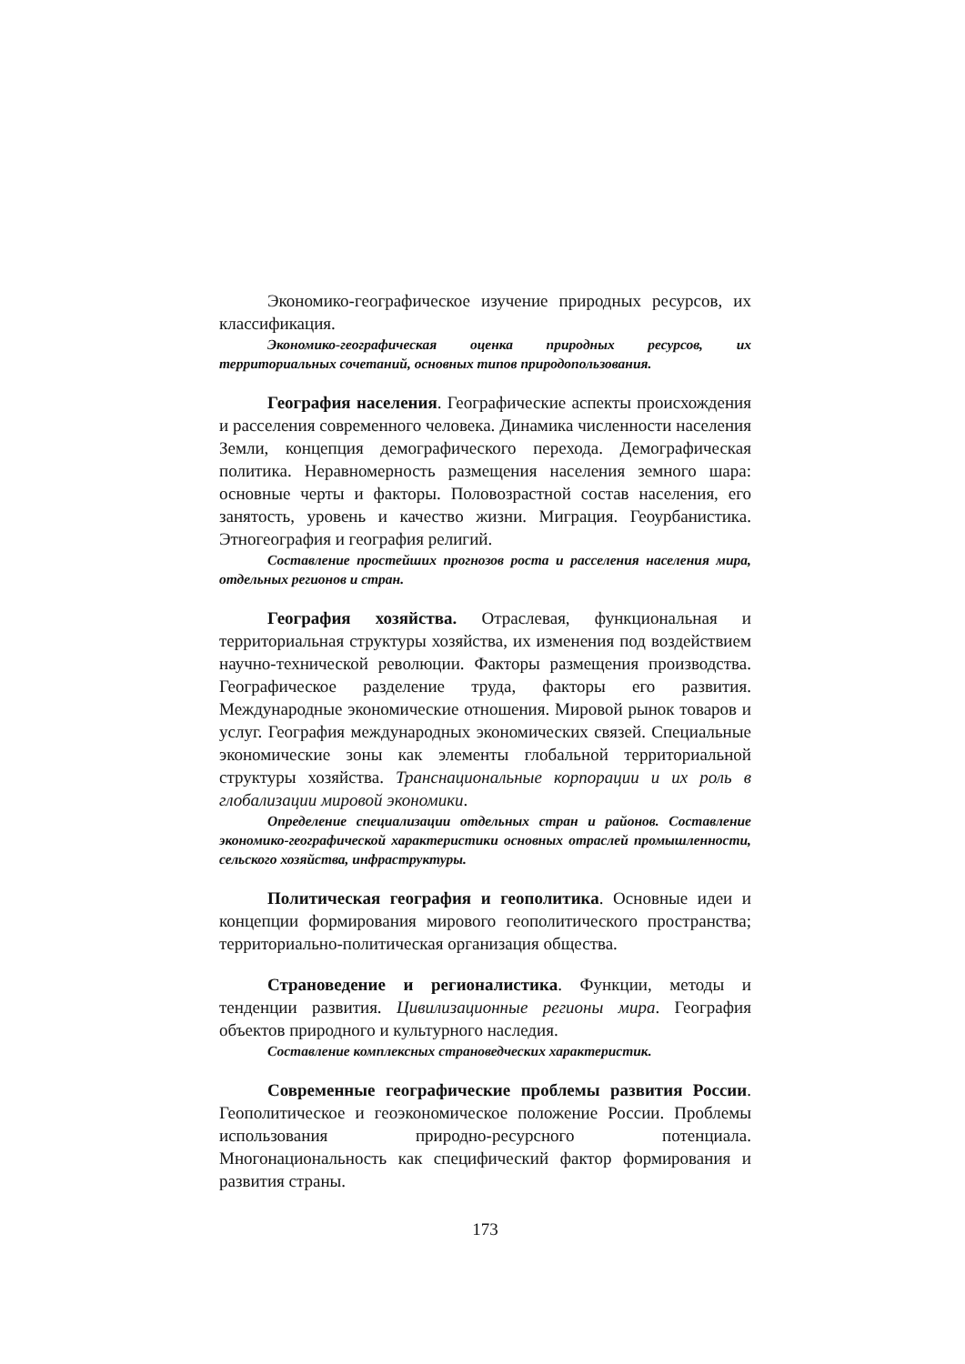Экономико-географическое изучение природных ресурсов, их классификация.
Экономико-географическая оценка природных ресурсов, их территориальных сочетаний, основных типов природопользования.
География населения. Географические аспекты происхождения и расселения современного человека. Динамика численности населения Земли, концепция демографического перехода. Демографическая политика. Неравномерность размещения населения земного шара: основные черты и факторы. Половозрастной состав населения, его занятость, уровень и качество жизни. Миграция. Геоурбанистика. Этногеография и география религий.
Составление простейших прогнозов роста и расселения населения мира, отдельных регионов и стран.
География хозяйства. Отраслевая, функциональная и территориальная структуры хозяйства, их изменения под воздействием научно-технической революции. Факторы размещения производства. Географическое разделение труда, факторы его развития. Международные экономические отношения. Мировой рынок товаров и услуг. География международных экономических связей. Специальные экономические зоны как элементы глобальной территориальной структуры хозяйства. Транснациональные корпорации и их роль в глобализации мировой экономики.
Определение специализации отдельных стран и районов. Составление экономико-географической характеристики основных отраслей промышленности, сельского хозяйства, инфраструктуры.
Политическая география и геополитика. Основные идеи и концепции формирования мирового геополитического пространства; территориально-политическая организация общества.
Страноведение и регионалистика. Функции, методы и тенденции развития. Цивилизационные регионы мира. География объектов природного и культурного наследия.
Составление комплексных страноведческих характеристик.
Современные географические проблемы развития России. Геополитическое и геоэкономическое положение России. Проблемы использования природно-ресурсного потенциала. Многонациональность как специфический фактор формирования и развития страны.
173